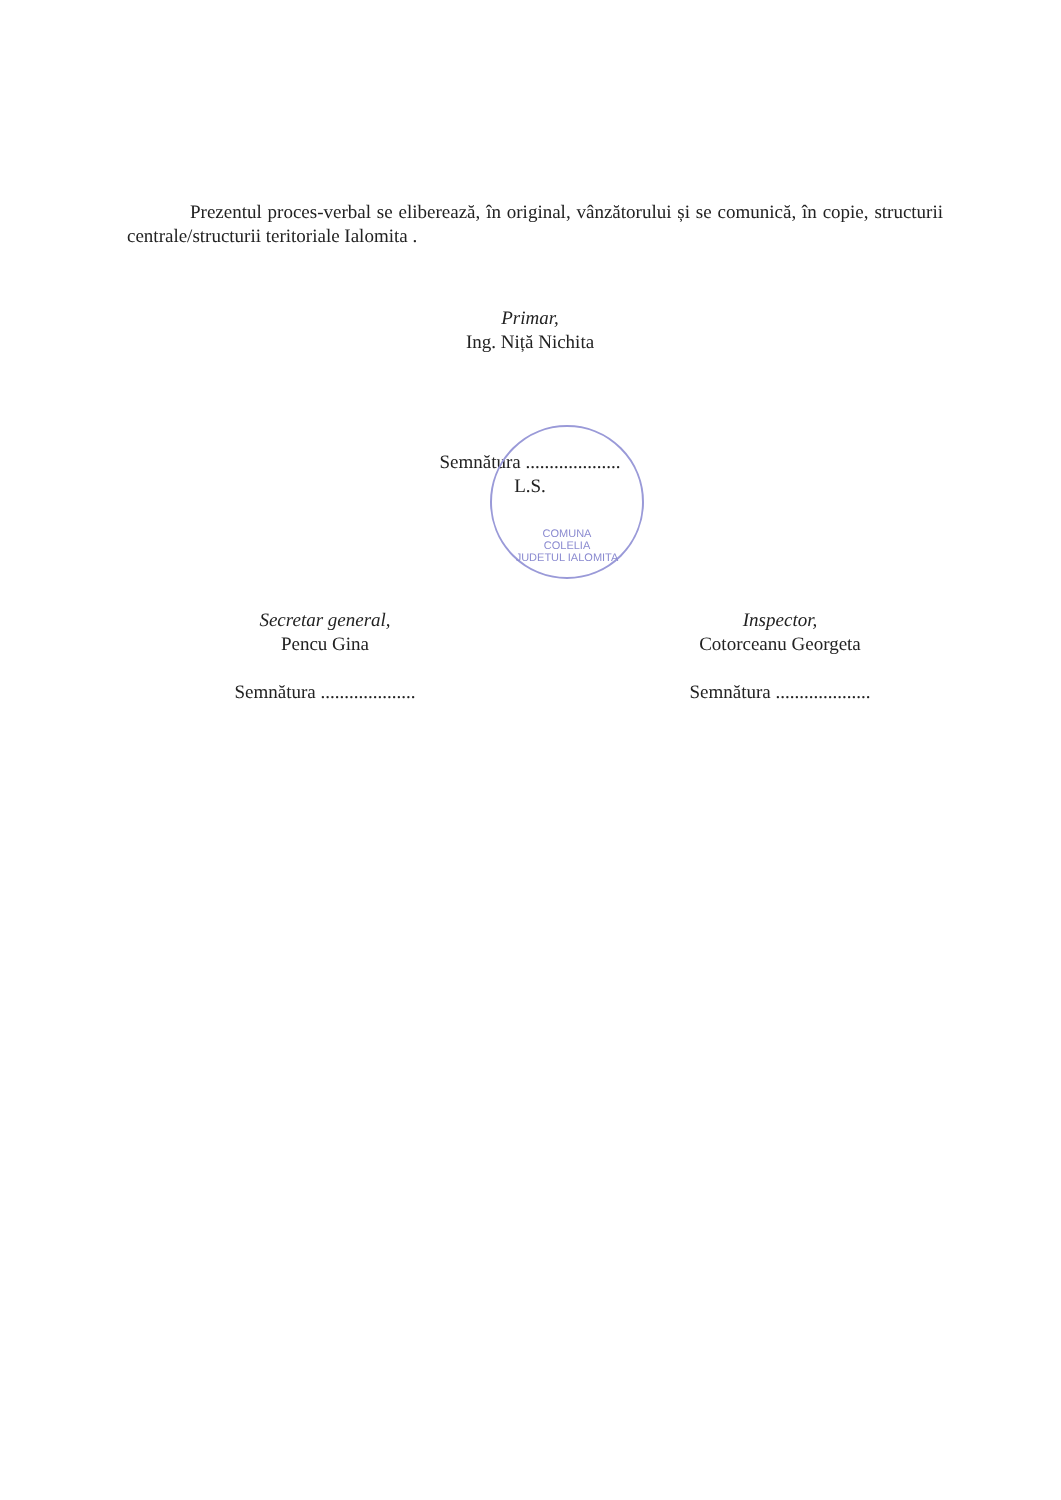Prezentul proces-verbal se eliberează, în original, vânzătorului și se comunică, în copie, structurii centrale/structurii teritoriale Ialomita .
Primar,
Ing. Niță Nichita
Semnătura ....................
L.S.
COMUNA
COLELIA
JUDETUL IALOMITA
Secretar general,
Pencu Gina
Semnătura ....................
Inspector,
Cotorceanu Georgeta
Semnătura ....................